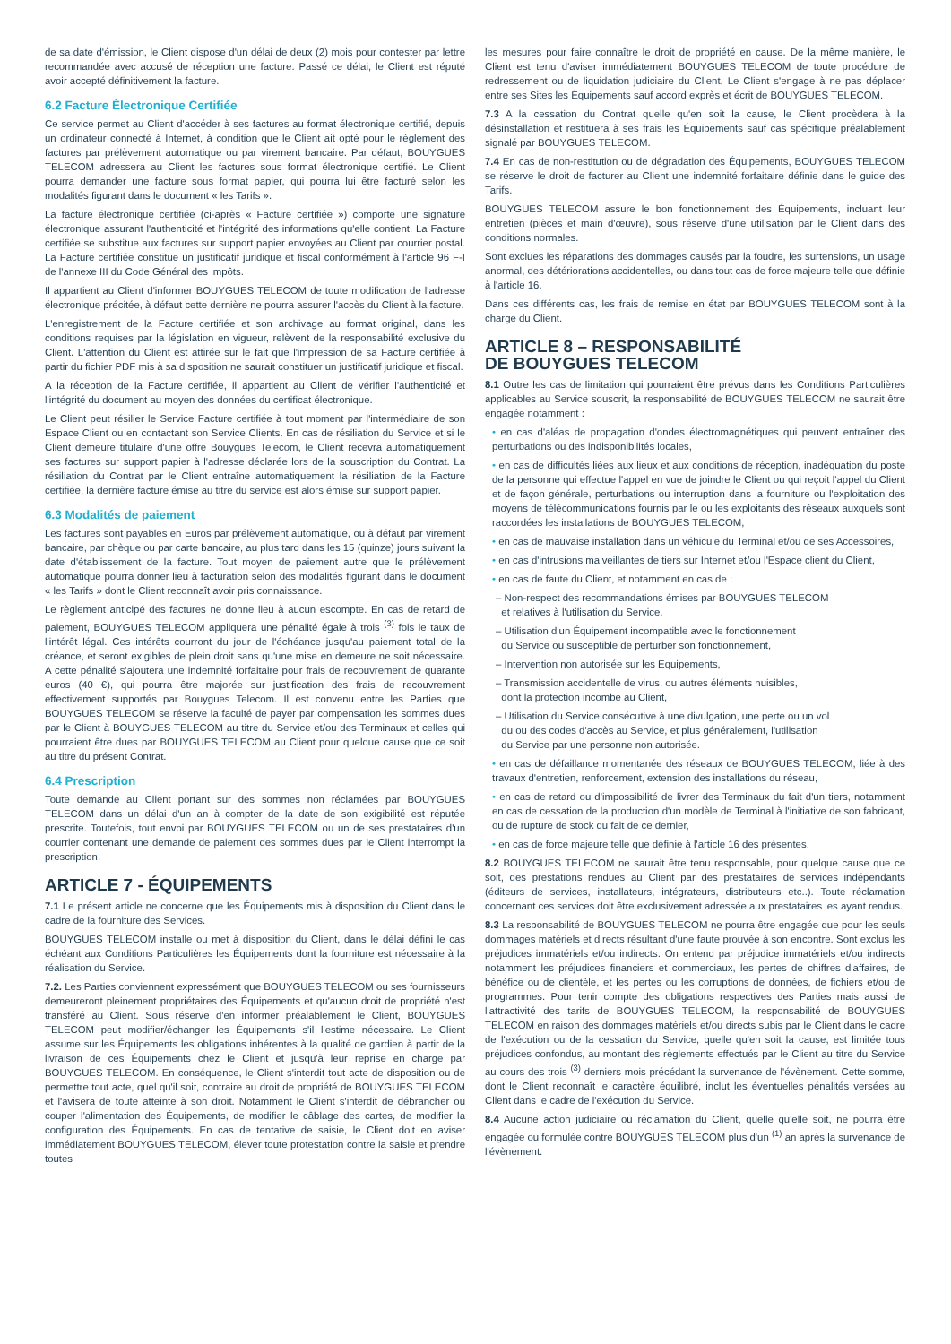de sa date d'émission, le Client dispose d'un délai de deux (2) mois pour contester par lettre recommandée avec accusé de réception une facture. Passé ce délai, le Client est réputé avoir accepté définitivement la facture.
6.2 Facture Électronique Certifiée
Ce service permet au Client d'accéder à ses factures au format électronique certifié, depuis un ordinateur connecté à Internet, à condition que le Client ait opté pour le règlement des factures par prélèvement automatique ou par virement bancaire. Par défaut, BOUYGUES TELECOM adressera au Client les factures sous format électronique certifié. Le Client pourra demander une facture sous format papier, qui pourra lui être facturé selon les modalités figurant dans le document « les Tarifs ».
La facture électronique certifiée (ci-après « Facture certifiée ») comporte une signature électronique assurant l'authenticité et l'intégrité des informations qu'elle contient. La Facture certifiée se substitue aux factures sur support papier envoyées au Client par courrier postal. La Facture certifiée constitue un justificatif juridique et fiscal conformément à l'article 96 F-I de l'annexe III du Code Général des impôts.
Il appartient au Client d'informer BOUYGUES TELECOM de toute modification de l'adresse électronique précitée, à défaut cette dernière ne pourra assurer l'accès du Client à la facture.
L'enregistrement de la Facture certifiée et son archivage au format original, dans les conditions requises par la législation en vigueur, relèvent de la responsabilité exclusive du Client. L'attention du Client est attirée sur le fait que l'impression de sa Facture certifiée à partir du fichier PDF mis à sa disposition ne saurait constituer un justificatif juridique et fiscal.
A la réception de la Facture certifiée, il appartient au Client de vérifier l'authenticité et l'intégrité du document au moyen des données du certificat électronique.
Le Client peut résilier le Service Facture certifiée à tout moment par l'intermédiaire de son Espace Client ou en contactant son Service Clients. En cas de résiliation du Service et si le Client demeure titulaire d'une offre Bouygues Telecom, le Client recevra automatiquement ses factures sur support papier à l'adresse déclarée lors de la souscription du Contrat. La résiliation du Contrat par le Client entraîne automatiquement la résiliation de la Facture certifiée, la dernière facture émise au titre du service est alors émise sur support papier.
6.3 Modalités de paiement
Les factures sont payables en Euros par prélèvement automatique, ou à défaut par virement bancaire, par chèque ou par carte bancaire, au plus tard dans les 15 (quinze) jours suivant la date d'établissement de la facture. Tout moyen de paiement autre que le prélèvement automatique pourra donner lieu à facturation selon des modalités figurant dans le document « les Tarifs » dont le Client reconnaît avoir pris connaissance.
Le règlement anticipé des factures ne donne lieu à aucun escompte. En cas de retard de paiement, BOUYGUES TELECOM appliquera une pénalité égale à trois <sup>(3)</sup> fois le taux de l'intérêt légal. Ces intérêts courront du jour de l'échéance jusqu'au paiement total de la créance, et seront exigibles de plein droit sans qu'une mise en demeure ne soit nécessaire. A cette pénalité s'ajoutera une indemnité forfaitaire pour frais de recouvrement de quarante euros (40 €), qui pourra être majorée sur justification des frais de recouvrement effectivement supportés par Bouygues Telecom. Il est convenu entre les Parties que BOUYGUES TELECOM se réserve la faculté de payer par compensation les sommes dues par le Client à BOUYGUES TELECOM au titre du Service et/ou des Terminaux et celles qui pourraient être dues par BOUYGUES TELECOM au Client pour quelque cause que ce soit au titre du présent Contrat.
6.4 Prescription
Toute demande au Client portant sur des sommes non réclamées par BOUYGUES TELECOM dans un délai d'un an à compter de la date de son exigibilité est réputée prescrite. Toutefois, tout envoi par BOUYGUES TELECOM ou un de ses prestataires d'un courrier contenant une demande de paiement des sommes dues par le Client interrompt la prescription.
ARTICLE 7 - ÉQUIPEMENTS
7.1 Le présent article ne concerne que les Équipements mis à disposition du Client dans le cadre de la fourniture des Services.
BOUYGUES TELECOM installe ou met à disposition du Client, dans le délai défini le cas échéant aux Conditions Particulières les Équipements dont la fourniture est nécessaire à la réalisation du Service.
7.2. Les Parties conviennent expressément que BOUYGUES TELECOM ou ses fournisseurs demeureront pleinement propriétaires des Équipements et qu'aucun droit de propriété n'est transféré au Client. Sous réserve d'en informer préalablement le Client, BOUYGUES TELECOM peut modifier/échanger les Équipements s'il l'estime nécessaire. Le Client assume sur les Équipements les obligations inhérentes à la qualité de gardien à partir de la livraison de ces Équipements chez le Client et jusqu'à leur reprise en charge par BOUYGUES TELECOM. En conséquence, le Client s'interdit tout acte de disposition ou de permettre tout acte, quel qu'il soit, contraire au droit de propriété de BOUYGUES TELECOM et l'avisera de toute atteinte à son droit. Notamment le Client s'interdit de débrancher ou couper l'alimentation des Équipements, de modifier le câblage des cartes, de modifier la configuration des Équipements. En cas de tentative de saisie, le Client doit en aviser immédiatement BOUYGUES TELECOM, élever toute protestation contre la saisie et prendre toutes
les mesures pour faire connaître le droit de propriété en cause. De la même manière, le Client est tenu d'aviser immédiatement BOUYGUES TELECOM de toute procédure de redressement ou de liquidation judiciaire du Client. Le Client s'engage à ne pas déplacer entre ses Sites les Équipements sauf accord exprès et écrit de BOUYGUES TELECOM.
7.3 A la cessation du Contrat quelle qu'en soit la cause, le Client procèdera à la désinstallation et restituera à ses frais les Équipements sauf cas spécifique préalablement signalé par BOUYGUES TELECOM.
7.4 En cas de non-restitution ou de dégradation des Équipements, BOUYGUES TELECOM se réserve le droit de facturer au Client une indemnité forfaitaire définie dans le guide des Tarifs.
BOUYGUES TELECOM assure le bon fonctionnement des Équipements, incluant leur entretien (pièces et main d'œuvre), sous réserve d'une utilisation par le Client dans des conditions normales.
Sont exclues les réparations des dommages causés par la foudre, les surtensions, un usage anormal, des détériorations accidentelles, ou dans tout cas de force majeure telle que définie à l'article 16.
Dans ces différents cas, les frais de remise en état par BOUYGUES TELECOM sont à la charge du Client.
ARTICLE 8 – RESPONSABILITÉ
DE BOUYGUES TELECOM
8.1 Outre les cas de limitation qui pourraient être prévus dans les Conditions Particulières applicables au Service souscrit, la responsabilité de BOUYGUES TELECOM ne saurait être engagée notamment :
• en cas d'aléas de propagation d'ondes électromagnétiques qui peuvent entraîner des perturbations ou des indisponibilités locales,
• en cas de difficultés liées aux lieux et aux conditions de réception, inadéquation du poste de la personne qui effectue l'appel en vue de joindre le Client ou qui reçoit l'appel du Client et de façon générale, perturbations ou interruption dans la fourniture ou l'exploitation des moyens de télécommunications fournis par le ou les exploitants des réseaux auxquels sont raccordées les installations de BOUYGUES TELECOM,
• en cas de mauvaise installation dans un véhicule du Terminal et/ou de ses Accessoires,
• en cas d'intrusions malveillantes de tiers sur Internet et/ou l'Espace client du Client,
• en cas de faute du Client, et notamment en cas de :
– Non-respect des recommandations émises par BOUYGUES TELECOM
et relatives à l'utilisation du Service,
– Utilisation d'un Équipement incompatible avec le fonctionnement
du Service ou susceptible de perturber son fonctionnement,
– Intervention non autorisée sur les Équipements,
– Transmission accidentelle de virus, ou autres éléments nuisibles,
dont la protection incombe au Client,
– Utilisation du Service consécutive à une divulgation, une perte ou un vol
du ou des codes d'accès au Service, et plus généralement, l'utilisation
du Service par une personne non autorisée.
• en cas de défaillance momentanée des réseaux de BOUYGUES TELECOM, liée à des travaux d'entretien, renforcement, extension des installations du réseau,
• en cas de retard ou d'impossibilité de livrer des Terminaux du fait d'un tiers, notamment en cas de cessation de la production d'un modèle de Terminal à l'initiative de son fabricant, ou de rupture de stock du fait de ce dernier,
• en cas de force majeure telle que définie à l'article 16 des présentes.
8.2 BOUYGUES TELECOM ne saurait être tenu responsable, pour quelque cause que ce soit, des prestations rendues au Client par des prestataires de services indépendants (éditeurs de services, installateurs, intégrateurs, distributeurs etc..). Toute réclamation concernant ces services doit être exclusivement adressée aux prestataires les ayant rendus.
8.3 La responsabilité de BOUYGUES TELECOM ne pourra être engagée que pour les seuls dommages matériels et directs résultant d'une faute prouvée à son encontre. Sont exclus les préjudices immatériels et/ou indirects. On entend par préjudice immatériels et/ou indirects notamment les préjudices financiers et commerciaux, les pertes de chiffres d'affaires, de bénéfice ou de clientèle, et les pertes ou les corruptions de données, de fichiers et/ou de programmes. Pour tenir compte des obligations respectives des Parties mais aussi de l'attractivité des tarifs de BOUYGUES TELECOM, la responsabilité de BOUYGUES TELECOM en raison des dommages matériels et/ou directs subis par le Client dans le cadre de l'exécution ou de la cessation du Service, quelle qu'en soit la cause, est limitée tous préjudices confondus, au montant des règlements effectués par le Client au titre du Service au cours des trois <sup>(3)</sup> derniers mois précédant la survenance de l'évènement. Cette somme, dont le Client reconnaît le caractère équilibré, inclut les éventuelles pénalités versées au Client dans le cadre de l'exécution du Service.
8.4 Aucune action judiciaire ou réclamation du Client, quelle qu'elle soit, ne pourra être engagée ou formulée contre BOUYGUES TELECOM plus d'un <sup>(1)</sup> an après la survenance de l'évènement.